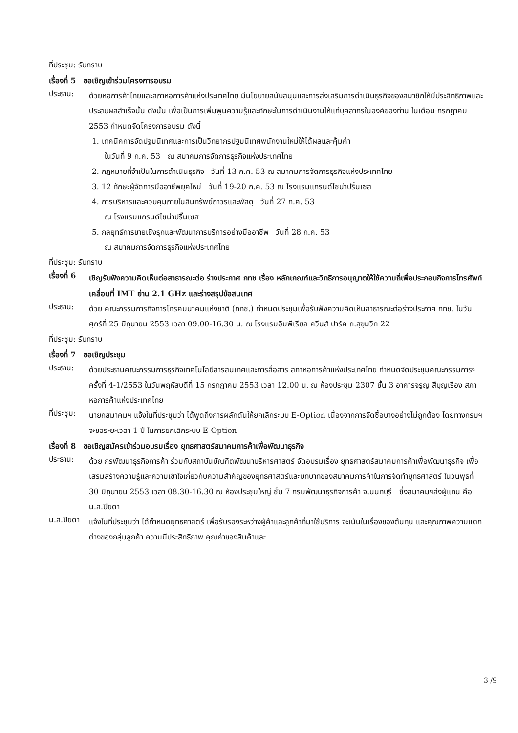ที่ประชุม: รับทราบ
เรื่องที่ 5 ขอเชิญเข้าร่วมโครงการอบรม
ประธาน:
ด้วยหอการค้าไทยและสภาหอการค้าแห่งประเทศไทย มีนโยบายสนับสนุนและการส่งเสริมการดำเนินธุรกิจของสมาชิกให้มีประสิทธิภาพและประสบผลสำเร็จนั้น ดังนั้น เพื่อเป็นการเพิ่มพูนความรู้และทักษะในการดำเนินงานให้แก่บุคลากรในองค์ของท่าน ในเดือน กรกฎาคม 2553 กำหนดจัดโครงการอบรม ดังนี้
1. เทคนิคการจัดปฐมนิเทศและการเป็นวิทยากรปฐมนิเทศพนักงานใหม่ให้ได้ผลและคุ้มค่า
ในวันที่ 9 ก.ค. 53 ณ สมาคมการจัดการธุรกิจแห่งประเทศไทย
2. กฎหมายที่จำเป็นในการดำเนินธุรกิจ วันที่ 13 ก.ค. 53 ณ สมาคมการจัดการธุรกิจแห่งประเทศไทย
3. 12 ทักษะผู้จัดการมืออาชีพยุคใหม่ วันที่ 19-20 ก.ค. 53 ณ โรงแรมแกรนด์ไชน่าปริ๊นเซส
4. การบริหารและควบคุมภายในสินทรัพย์ถาวรและพัสดุ วันที่ 27 ก.ค. 53
ณ โรงแรมแกรนด์ไชน่าปริ๊นเซส
5. กลยุทธ์การขายเชิงรุกและพัฒนาการบริการอย่างมืออาชีพ วันที่ 28 ก.ค. 53
ณ สมาคมการจัดการธุรกิจแห่งประเทศไทย
ที่ประชุม: รับทราบ
เรื่องที่ 6
เชิญรับฟังความคิดเห็นต่อสาธารณะต่อ ร่างประกาศ กทช เรื่อง หลักเกณฑ์และวิทธิการอนุญาตให้ใช้ความถี่เพื่อประกอบกิจการโทรศัพท์เคลื่อนที่ IMT ย่าน 2.1 GHz และร่างสรุปข้อสนเทศ
ประธาน:
ด้วย คณะกรรมการกิจการโทรคมนาคมแห่งชาติ (กทช.) กำหนดประชุมเพื่อรับฟังความคิดเห็นสาธารณะต่อร่างประกาศ กทช. ในวันศุกร์ที่ 25 มิถุนายน 2553 เวลา 09.00-16.30 น. ณ โรงแรมอิมพีเรียล ควีนส์ ปาร์ค ถ.สุขุมวิท 22
ที่ประชุม: รับทราบ
เรื่องที่ 7 ขอเชิญประชุม
ประธาน:
ด้วยประธานคณะกรรมการธุรกิจเทคโนโลยีสารสนเทศและการสื่อสาร สภาหอการค้าแห่งประเทศไทย กำหนดจัดประชุมคณะกรรมการฯ ครั้งที่ 4-1/2553 ในวันพฤหัสบดีที่ 15 กรกฎาคม 2553 เวลา 12.00 น. ณ ห้องประชุม 2307 ชั้น 3 อาคารจรูญ สืบุญเรือง สภาหอการค้าแห่งประเทศไทย
ที่ประชุม:
นายกสมาคมฯ แจ้งในที่ประชุมว่า ได้พูดถึงการผลักดันให้ยกเลิกระบบ E-Option เนื่องจากการจัดซื้อบางอย่างไม่ถูกต้อง โดยทางกรมฯ จะขอระยะเวลา 1 ปี ในการยกเลิกระบบ E-Option
เรื่องที่ 8 ขอเชิญสมัครเข้าร่วมอบรมเรื่อง ยุทธศาสตร์สมาคมการค้าเพื่อพัฒนาธุรกิจ
ประธาน:
ด้วย กรพัฒนาธุรกิจการค้า ร่วมกับสถาบันบัณฑิตพัฒนาบริหารศาสตร์ จัดอบรมเรื่อง ยุทธศาสตร์สมาคมการค้าเพื่อพัฒนาธุรกิจ เพื่อเสริมสร้างความรู้และความเข้าใจเกี่ยวกับความสำคัญของยุทธศาสตร์และบทบาทของสมาคมการค้าในการจัดทำยุทธศาสตร์ ในวันพุธที่ 30 มิถุนายน 2553 เวลา 08.30-16.30 ณ ห้องประชุมใหญ่ ชั้น 7 กรมพัฒนาธุรกิจการค้า จ.นนทบุรี ซึ่งสมาคมฯส่งผู้แทน คือ น.ส.ปิยดา
น.ส.ปิยดา
แจ้งในที่ประชุมว่า ได้กำหนดยุทธศาสตร์ เพื่อรับรองระหว่างผู้ค้าและลูกค้าที่มาใช้บริการ จะเน้นในเรื่องของต้นทุน และคุณภาพความแตกต่างของกลุ่มลูกค้า ความมีประสิทธิภาพ คุณค่าของสินค้าและ
3 /9